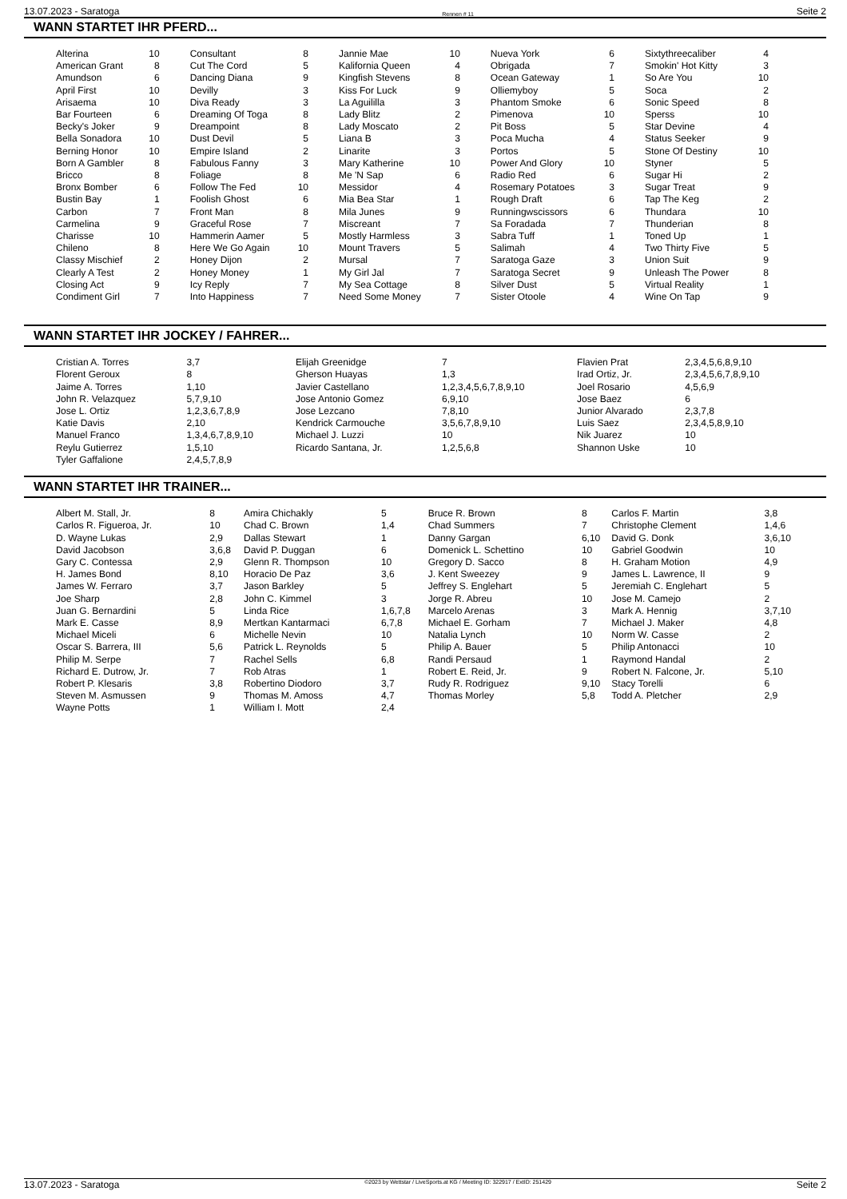13.07.2023 - Saratoga Rennen # 11 Seite 2
WANN STARTET IHR PFERD...
| Alterina | 10 | Consultant | 8 | Jannie Mae | 10 | Nueva York | 6 | Sixtythreecaliber | 4 |
| American Grant | 8 | Cut The Cord | 5 | Kalifornia Queen | 4 | Obrigada | 7 | Smokin' Hot Kitty | 3 |
| Amundson | 6 | Dancing Diana | 9 | Kingfish Stevens | 8 | Ocean Gateway | 1 | So Are You | 10 |
| April First | 10 | Devilly | 3 | Kiss For Luck | 9 | Olliemyboy | 5 | Soca | 2 |
| Arisaema | 10 | Diva Ready | 3 | La Aguililla | 3 | Phantom Smoke | 6 | Sonic Speed | 8 |
| Bar Fourteen | 6 | Dreaming Of Toga | 8 | Lady Blitz | 2 | Pimenova | 10 | Sperss | 10 |
| Becky's Joker | 9 | Dreampoint | 8 | Lady Moscato | 2 | Pit Boss | 5 | Star Devine | 4 |
| Bella Sonadora | 10 | Dust Devil | 5 | Liana B | 3 | Poca Mucha | 4 | Status Seeker | 9 |
| Berning Honor | 10 | Empire Island | 2 | Linarite | 3 | Portos | 5 | Stone Of Destiny | 10 |
| Born A Gambler | 8 | Fabulous Fanny | 3 | Mary Katherine | 10 | Power And Glory | 10 | Styner | 5 |
| Bricco | 8 | Foliage | 8 | Me 'N Sap | 6 | Radio Red | 6 | Sugar Hi | 2 |
| Bronx Bomber | 6 | Follow The Fed | 10 | Messidor | 4 | Rosemary Potatoes | 3 | Sugar Treat | 9 |
| Bustin Bay | 1 | Foolish Ghost | 6 | Mia Bea Star | 1 | Rough Draft | 6 | Tap The Keg | 2 |
| Carbon | 7 | Front Man | 8 | Mila Junes | 9 | Runningwscissors | 6 | Thundara | 10 |
| Carmelina | 9 | Graceful Rose | 7 | Miscreant | 7 | Sa Foradada | 7 | Thunderian | 8 |
| Charisse | 10 | Hammerin Aamer | 5 | Mostly Harmless | 3 | Sabra Tuff | 1 | Toned Up | 1 |
| Chileno | 8 | Here We Go Again | 10 | Mount Travers | 5 | Salimah | 4 | Two Thirty Five | 5 |
| Classy Mischief | 2 | Honey Dijon | 2 | Mursal | 7 | Saratoga Gaze | 3 | Union Suit | 9 |
| Clearly A Test | 2 | Honey Money | 1 | My Girl Jal | 7 | Saratoga Secret | 9 | Unleash The Power | 8 |
| Closing Act | 9 | Icy Reply | 7 | My Sea Cottage | 8 | Silver Dust | 5 | Virtual Reality | 1 |
| Condiment Girl | 7 | Into Happiness | 7 | Need Some Money | 7 | Sister Otoole | 4 | Wine On Tap | 9 |
WANN STARTET IHR JOCKEY / FAHRER...
| Cristian A. Torres | 3,7 | Elijah Greenidge | 7 | Flavien Prat | 2,3,4,5,6,8,9,10 |
| Florent Geroux | 8 | Gherson Huayas | 1,3 | Irad Ortiz, Jr. | 2,3,4,5,6,7,8,9,10 |
| Jaime A. Torres | 1,10 | Javier Castellano | 1,2,3,4,5,6,7,8,9,10 | Joel Rosario | 4,5,6,9 |
| John R. Velazquez | 5,7,9,10 | Jose Antonio Gomez | 6,9,10 | Jose Baez | 6 |
| Jose L. Ortiz | 1,2,3,6,7,8,9 | Jose Lezcano | 7,8,10 | Junior Alvarado | 2,3,7,8 |
| Katie Davis | 2,10 | Kendrick Carmouche | 3,5,6,7,8,9,10 | Luis Saez | 2,3,4,5,8,9,10 |
| Manuel Franco | 1,3,4,6,7,8,9,10 | Michael J. Luzzi | 10 | Nik Juarez | 10 |
| Reylu Gutierrez | 1,5,10 | Ricardo Santana, Jr. | 1,2,5,6,8 | Shannon Uske | 10 |
| Tyler Gaffalione | 2,4,5,7,8,9 | | | | |
WANN STARTET IHR TRAINER...
| Albert M. Stall, Jr. | 8 | Amira Chichakly | 5 | Bruce R. Brown | 8 | Carlos F. Martin | 3,8 |
| Carlos R. Figueroa, Jr. | 10 | Chad C. Brown | 1,4 | Chad Summers | 7 | Christophe Clement | 1,4,6 |
| D. Wayne Lukas | 2,9 | Dallas Stewart | 1 | Danny Gargan | 6,10 | David G. Donk | 3,6,10 |
| David Jacobson | 3,6,8 | David P. Duggan | 6 | Domenick L. Schettino | 10 | Gabriel Goodwin | 10 |
| Gary C. Contessa | 2,9 | Glenn R. Thompson | 10 | Gregory D. Sacco | 8 | H. Graham Motion | 4,9 |
| H. James Bond | 8,10 | Horacio De Paz | 3,6 | J. Kent Sweezey | 9 | James L. Lawrence, II | 9 |
| James W. Ferraro | 3,7 | Jason Barkley | 5 | Jeffrey S. Englehart | 5 | Jeremiah C. Englehart | 5 |
| Joe Sharp | 2,8 | John C. Kimmel | 3 | Jorge R. Abreu | 10 | Jose M. Camejo | 2 |
| Juan G. Bernardini | 5 | Linda Rice | 1,6,7,8 | Marcelo Arenas | 3 | Mark A. Hennig | 3,7,10 |
| Mark E. Casse | 8,9 | Mertkan Kantarmaci | 6,7,8 | Michael E. Gorham | 7 | Michael J. Maker | 4,8 |
| Michael Miceli | 6 | Michelle Nevin | 10 | Natalia Lynch | 10 | Norm W. Casse | 2 |
| Oscar S. Barrera, III | 5,6 | Patrick L. Reynolds | 5 | Philip A. Bauer | 5 | Philip Antonacci | 10 |
| Philip M. Serpe | 7 | Rachel Sells | 6,8 | Randi Persaud | 1 | Raymond Handal | 2 |
| Richard E. Dutrow, Jr. | 7 | Rob Atras | 1 | Robert E. Reid, Jr. | 9 | Robert N. Falcone, Jr. | 5,10 |
| Robert P. Klesaris | 3,8 | Robertino Diodoro | 3,7 | Rudy R. Rodriguez | 9,10 | Stacy Torelli | 6 |
| Steven M. Asmussen | 9 | Thomas M. Amoss | 4,7 | Thomas Morley | 5,8 | Todd A. Pletcher | 2,9 |
| Wayne Potts | 1 | William I. Mott | 2,4 | | | | |
13.07.2023 - Saratoga ©2023 by Wettstar / LiveSports.at KG / Meeting ID: 322917 / ExtID: 251429 Seite 2